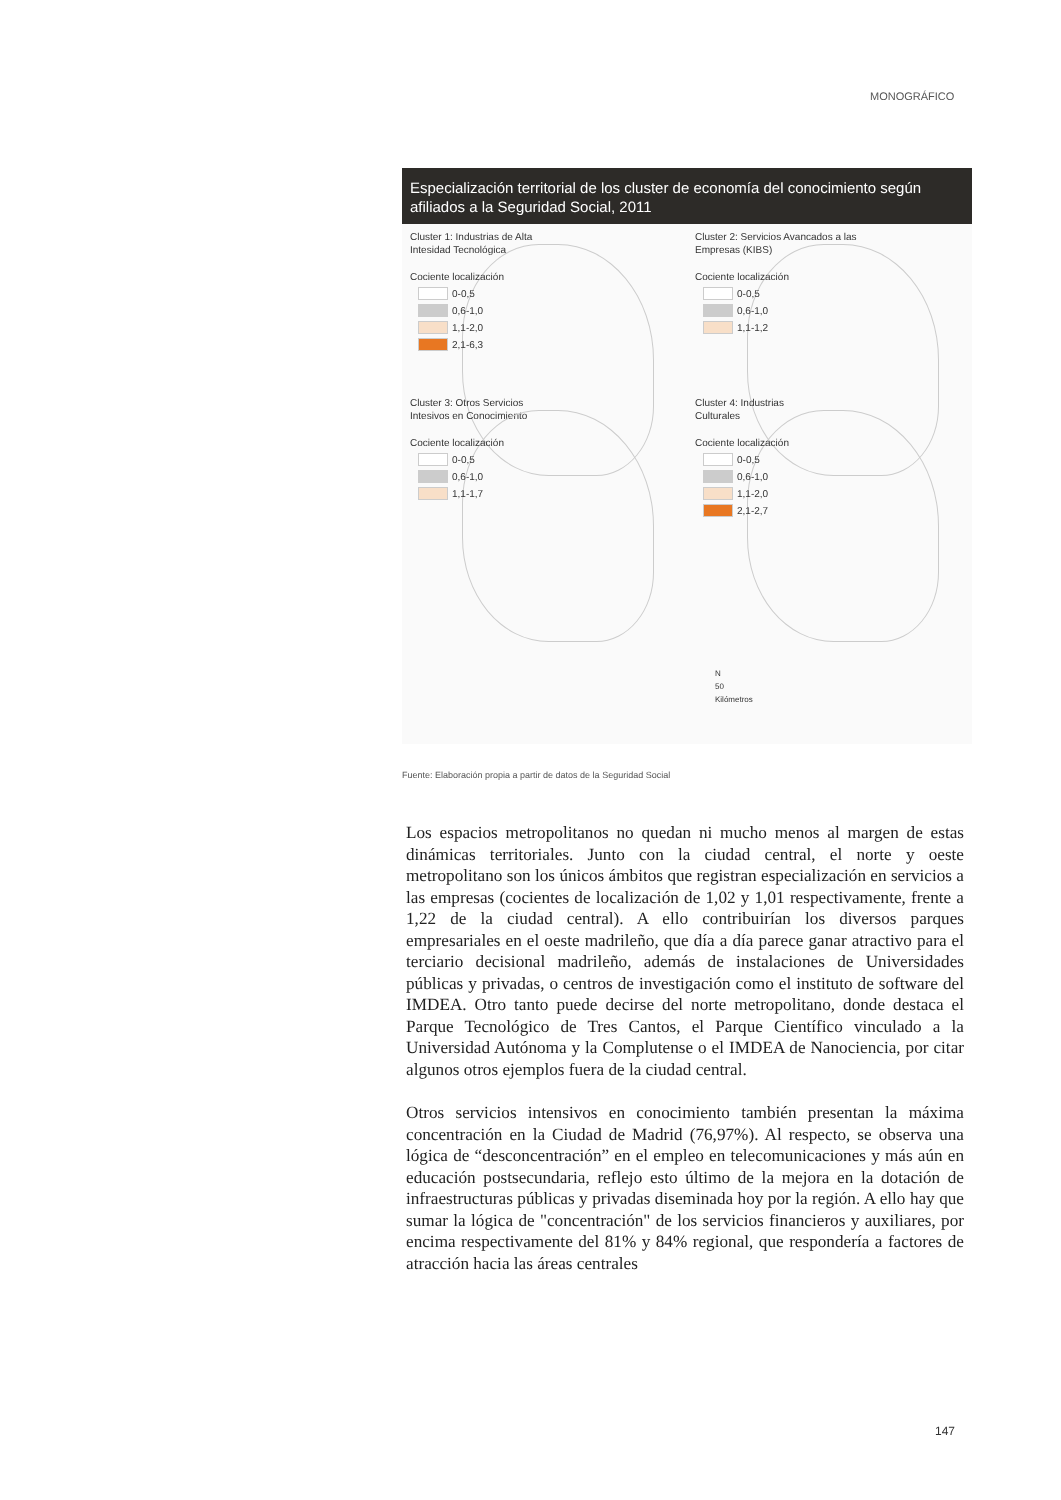MONOGRÁFICO
Especialización territorial de los cluster de economía del conocimiento según afiliados a la Seguridad Social, 2011
Cluster 1: Industrias de Alta
Intesidad Tecnológica
Cociente localización
0-0,5
0,6-1,0
1,1-2,0
2,1-6,3
Cluster 2: Servicios Avancados a las
Empresas (KIBS)
Cociente localización
0-0,5
0,6-1,0
1,1-1,2
Cluster 3: Otros Servicios
Intesivos en Conocimiento
Cociente localización
0-0,5
0,6-1,0
1,1-1,7
Cluster 4: Industrias
Culturales
Cociente localización
0-0,5
0,6-1,0
1,1-2,0
2,1-2,7
N
50
Kilómetros
Fuente: Elaboración propia a partir de datos de la Seguridad Social
Los espacios metropolitanos no quedan ni mucho menos al margen de estas dinámicas territoriales. Junto con la ciudad central, el norte y oeste metropolitano son los únicos ámbitos que registran especialización en servicios a las empresas (cocientes de localización de 1,02 y 1,01 respectivamente, frente a 1,22 de la ciudad central). A ello contribuirían los diversos parques empresariales en el oeste madrileño, que día a día parece ganar atractivo para el terciario decisional madrileño, además de instalaciones de Universidades públicas y privadas, o centros de investigación como el instituto de software del IMDEA. Otro tanto puede decirse del norte metropolitano, donde destaca el Parque Tecnológico de Tres Cantos, el Parque Científico vinculado a la Universidad Autónoma y la Complutense o el IMDEA de Nanociencia, por citar algunos otros ejemplos fuera de la ciudad central.
Otros servicios intensivos en conocimiento también presentan la máxima concentración en la Ciudad de Madrid (76,97%). Al respecto, se observa una lógica de “desconcentración” en el empleo en telecomunicaciones y más aún en educación postsecundaria, reflejo esto último de la mejora en la dotación de infraestructuras públicas y privadas diseminada hoy por la región. A ello hay que sumar la lógica de "concentración" de los servicios financieros y auxiliares, por encima respectivamente del 81% y 84% regional, que respondería a factores de atracción hacia las áreas centrales
147